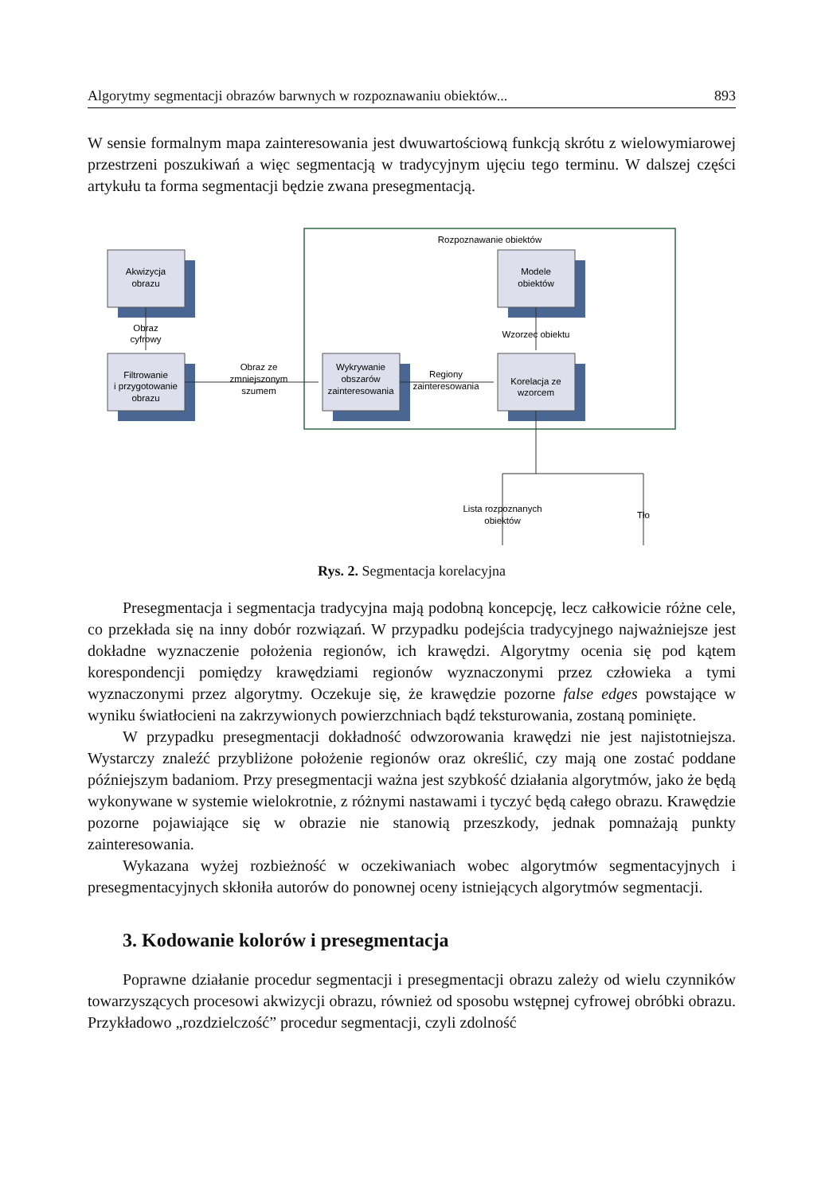Algorytmy segmentacji obrazów barwnych w rozpoznawaniu obiektów... 893
W sensie formalnym mapa zainteresowania jest dwuwartościową funkcją skrótu z wielowymiarowej przestrzeni poszukiwań a więc segmentacją w tradycyjnym ujęciu tego terminu. W dalszej części artykułu ta forma segmentacji będzie zwana presegmentacją.
Rozpoznawanie obiektów
Akwizycja
obrazu
Filtrowanie
i przygotowanie
obrazu
Wykrywanie
obszarów
zainteresowania
Korelacja ze
wzorcem
Modele
obiektów
Obraz
cyfrowy
Obraz ze
zmniejszonym
szumem
Regiony
zainteresowania
Wzorzec obiektu
Lista rozpoznanych
obiektów
Tło
Rys. 2. Segmentacja korelacyjna
Presegmentacja i segmentacja tradycyjna mają podobną koncepcję, lecz całkowicie różne cele, co przekłada się na inny dobór rozwiązań. W przypadku podejścia tradycyjnego najważniejsze jest dokładne wyznaczenie położenia regionów, ich krawędzi. Algorytmy ocenia się pod kątem korespondencji pomiędzy krawędziami regionów wyznaczonymi przez człowieka a tymi wyznaczonymi przez algorytmy. Oczekuje się, że krawędzie pozorne false edges powstające w wyniku światłocieni na zakrzywionych powierzchniach bądź teksturowania, zostaną pominięte.
W przypadku presegmentacji dokładność odwzorowania krawędzi nie jest najistotniejsza. Wystarczy znaleźć przybliżone położenie regionów oraz określić, czy mają one zostać poddane późniejszym badaniom. Przy presegmentacji ważna jest szybkość działania algorytmów, jako że będą wykonywane w systemie wielokrotnie, z różnymi nastawami i tyczyć będą całego obrazu. Krawędzie pozorne pojawiające się w obrazie nie stanowią przeszkody, jednak pomnażają punkty zainteresowania.
Wykazana wyżej rozbieżność w oczekiwaniach wobec algorytmów segmentacyjnych i presegmentacyjnych skłoniła autorów do ponownej oceny istniejących algorytmów segmentacji.
3. Kodowanie kolorów i presegmentacja
Poprawne działanie procedur segmentacji i presegmentacji obrazu zależy od wielu czynników towarzyszących procesowi akwizycji obrazu, również od sposobu wstępnej cyfrowej obróbki obrazu. Przykładowo „rozdzielczość” procedur segmentacji, czyli zdolność